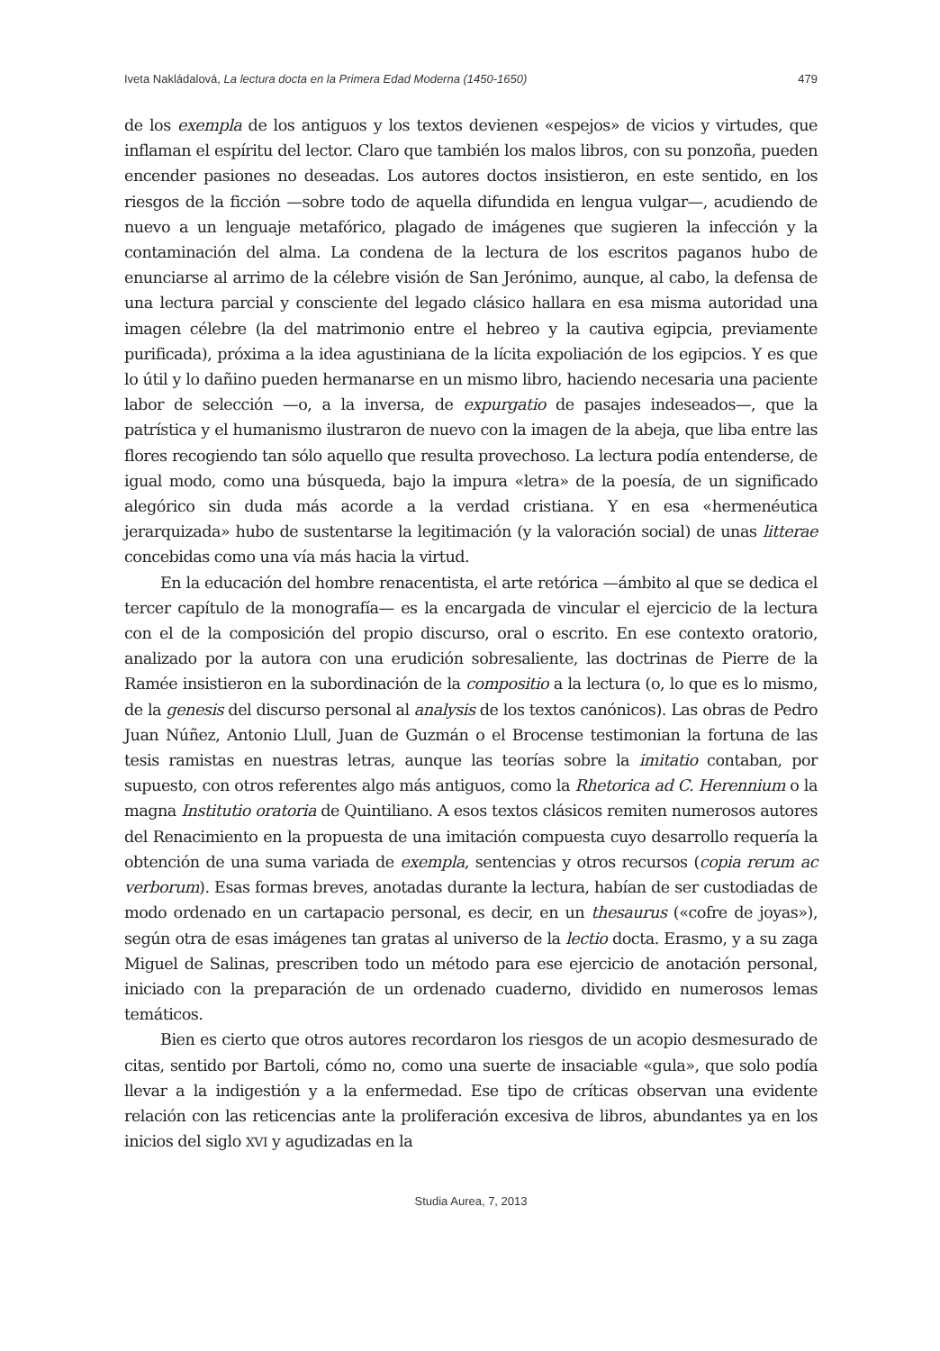Iveta Nakládalová, La lectura docta en la Primera Edad Moderna (1450-1650) 479
de los exempla de los antiguos y los textos devienen «espejos» de vicios y virtudes, que inflaman el espíritu del lector. Claro que también los malos libros, con su ponzoña, pueden encender pasiones no deseadas. Los autores doctos insistieron, en este sentido, en los riesgos de la ficción —sobre todo de aquella difundida en lengua vulgar—, acudiendo de nuevo a un lenguaje metafórico, plagado de imágenes que sugieren la infección y la contaminación del alma. La condena de la lectura de los escritos paganos hubo de enunciarse al arrimo de la célebre visión de San Jerónimo, aunque, al cabo, la defensa de una lectura parcial y consciente del legado clásico hallara en esa misma autoridad una imagen célebre (la del matrimonio entre el hebreo y la cautiva egipcia, previamente purificada), próxima a la idea agustiniana de la lícita expoliación de los egipcios. Y es que lo útil y lo dañino pueden hermanarse en un mismo libro, haciendo necesaria una paciente labor de selección —o, a la inversa, de expurgatio de pasajes indeseados—, que la patrística y el humanismo ilustraron de nuevo con la imagen de la abeja, que liba entre las flores recogiendo tan sólo aquello que resulta provechoso. La lectura podía entenderse, de igual modo, como una búsqueda, bajo la impura «letra» de la poesía, de un significado alegórico sin duda más acorde a la verdad cristiana. Y en esa «hermenéutica jerarquizada» hubo de sustentarse la legitimación (y la valoración social) de unas litterae concebidas como una vía más hacia la virtud.
En la educación del hombre renacentista, el arte retórica —ámbito al que se dedica el tercer capítulo de la monografía— es la encargada de vincular el ejercicio de la lectura con el de la composición del propio discurso, oral o escrito. En ese contexto oratorio, analizado por la autora con una erudición sobresaliente, las doctrinas de Pierre de la Ramée insistieron en la subordinación de la compositio a la lectura (o, lo que es lo mismo, de la genesis del discurso personal al analysis de los textos canónicos). Las obras de Pedro Juan Núñez, Antonio Llull, Juan de Guzmán o el Brocense testimonian la fortuna de las tesis ramistas en nuestras letras, aunque las teorías sobre la imitatio contaban, por supuesto, con otros referentes algo más antiguos, como la Rhetorica ad C. Herennium o la magna Institutio oratoria de Quintiliano. A esos textos clásicos remiten numerosos autores del Renacimiento en la propuesta de una imitación compuesta cuyo desarrollo requería la obtención de una suma variada de exempla, sentencias y otros recursos (copia rerum ac verborum). Esas formas breves, anotadas durante la lectura, habían de ser custodiadas de modo ordenado en un cartapacio personal, es decir, en un thesaurus («cofre de joyas»), según otra de esas imágenes tan gratas al universo de la lectio docta. Erasmo, y a su zaga Miguel de Salinas, prescriben todo un método para ese ejercicio de anotación personal, iniciado con la preparación de un ordenado cuaderno, dividido en numerosos lemas temáticos.
Bien es cierto que otros autores recordaron los riesgos de un acopio desmesurado de citas, sentido por Bartoli, cómo no, como una suerte de insaciable «gula», que solo podía llevar a la indigestión y a la enfermedad. Ese tipo de críticas observan una evidente relación con las reticencias ante la proliferación excesiva de libros, abundantes ya en los inicios del siglo XVI y agudizadas en la
Studia Aurea, 7, 2013